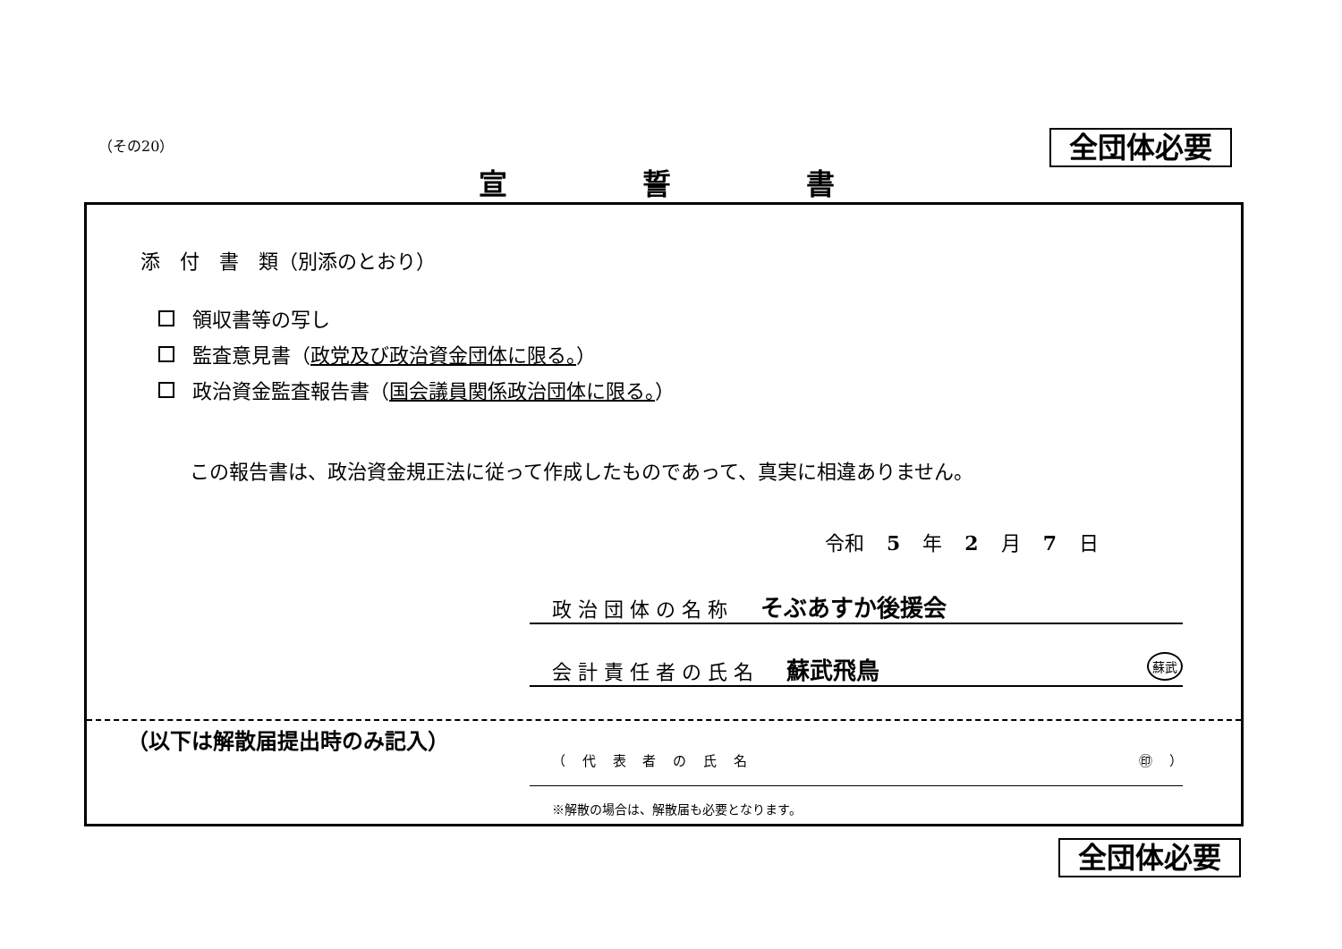（その20） 全団体必要
宣 誓 書
添　付　書　類（別添のとおり）
領収書等の写し
監査意見書（政党及び政治資金団体に限る。）
政治資金監査報告書（国会議員関係政治団体に限る。）
この報告書は、政治資金規正法に従って作成したものであって、真実に相違ありません。
令和 5 年 2 月 7 日
政 治 団 体 の 名 称 そぶあすか後援会
会 計 責 任 者 の 氏 名 蘇武飛鳥 蘇武
（以下は解散届提出時のみ記入）
（ 代 表 者 の 氏 名 ㊞ ）
※解散の場合は、解散届も必要となります。
全団体必要